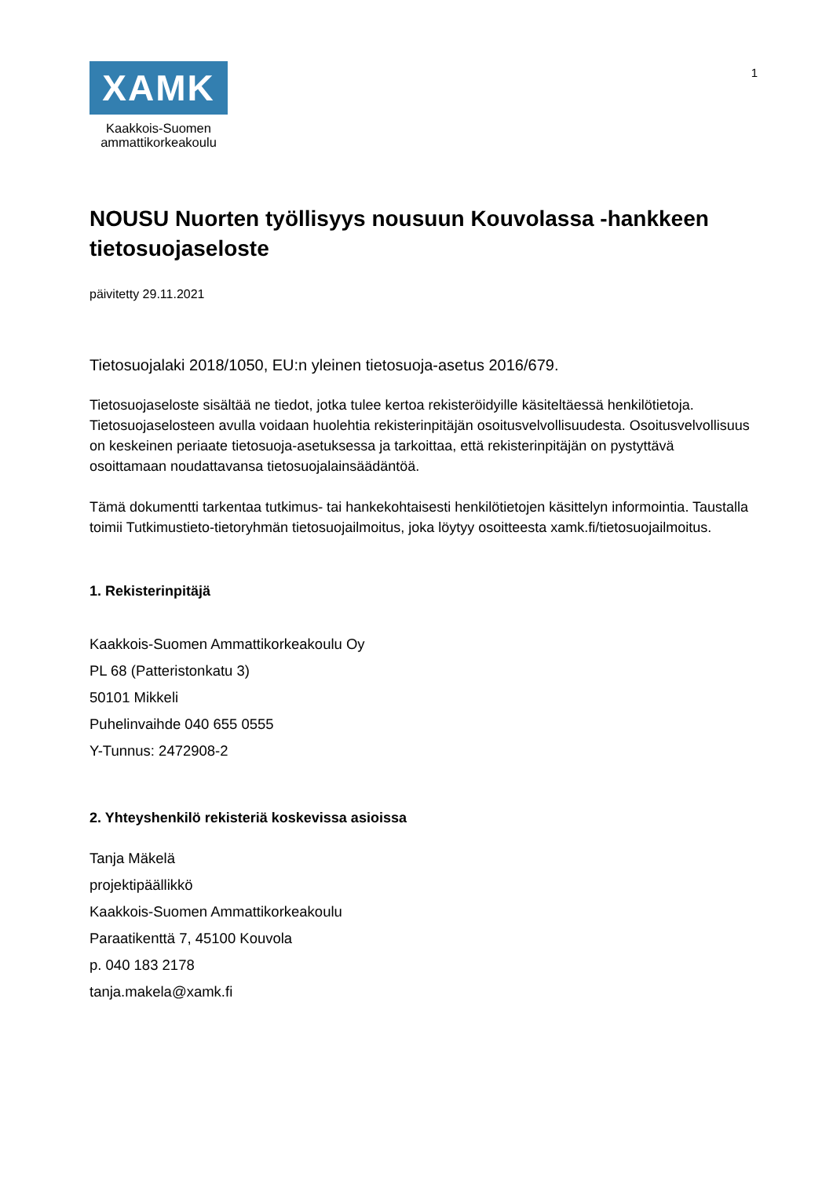XAMK
Kaakkois-Suomen
ammattikorkeakoulu
1
NOUSU Nuorten työllisyys nousuun Kouvolassa -hankkeen tietosuojaseloste
päivitetty 29.11.2021
Tietosuojalaki 2018/1050, EU:n yleinen tietosuoja-asetus 2016/679.
Tietosuojaseloste sisältää ne tiedot, jotka tulee kertoa rekisteröidyille käsiteltäessä henkilötietoja. Tietosuojaselosteen avulla voidaan huolehtia rekisterinpitäjän osoitusvelvollisuudesta. Osoitusvelvollisuus on keskeinen periaate tietosuoja-asetuksessa ja tarkoittaa, että rekisterinpitäjän on pystyttävä osoittamaan noudattavansa tietosuojalainsäädäntöä.
Tämä dokumentti tarkentaa tutkimus- tai hankekohtaisesti henkilötietojen käsittelyn informointia. Taustalla toimii Tutkimustieto-tietoryhmän tietosuojailmoitus, joka löytyy osoitteesta xamk.fi/tietosuojailmoitus.
1. Rekisterinpitäjä
Kaakkois-Suomen Ammattikorkeakoulu Oy
PL 68 (Patteristonkatu 3)
50101 Mikkeli
Puhelinvaihde 040 655 0555
Y-Tunnus: 2472908-2
2. Yhteyshenkilö rekisteriä koskevissa asioissa
Tanja Mäkelä
projektipäällikkö
Kaakkois-Suomen Ammattikorkeakoulu
Paraatikenttä 7, 45100 Kouvola
p. 040 183 2178
tanja.makela@xamk.fi